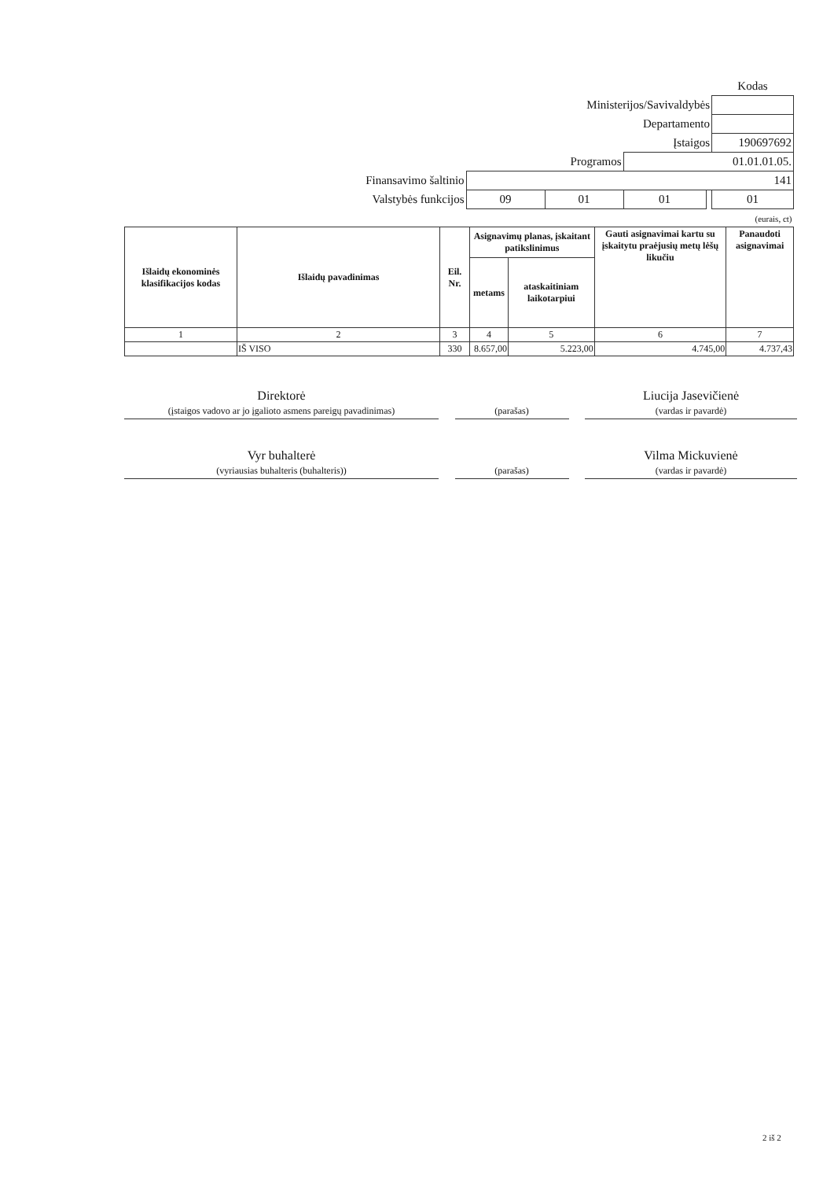| | | | | | Kodas |
| Ministerijos/Savivaldybės | | | | | |
| Departamento | | | | | |
| Įstaigos | | | | | 190697692 |
| Programos | | | 01.01.01.05. | | |
| Finansavimo šaltinio | 141 | | | | |
| Valstybės funkcijos | 09 | 01 | 01 | | 01 |
| (eurais, ct) | | | | | |
| Išlaidų ekonominės klasifikacijos kodas | Išlaidų pavadinimas | Eil. Nr. | Asignavimų planas, įskaitant patikslinimus | | Gauti asignavimai kartu su įskaitytu praėjusių metų lėšų likučiu | Panaudoti asignavimai |
| --- | --- | --- | --- | --- | --- | --- |
| | | | metams | ataskaitiniam laikotarpiui | | |
| 1 | 2 | 3 | 4 | 5 | 6 | 7 |
| | IŠ VISO | 330 | 8.657,00 | 5.223,00 | 4.745,00 | 4.737,43 |
Direktorė
(įstaigos vadovo ar jo įgalioto asmens pareigų pavadinimas)
(parašas)
Liucija Jasevičienė
(vardas ir pavardė)
Vyr buhalterė
(vyriausias buhalteris (buhalteris))
(parašas)
Vilma Mickuvienė
(vardas ir pavardė)
2 iš 2